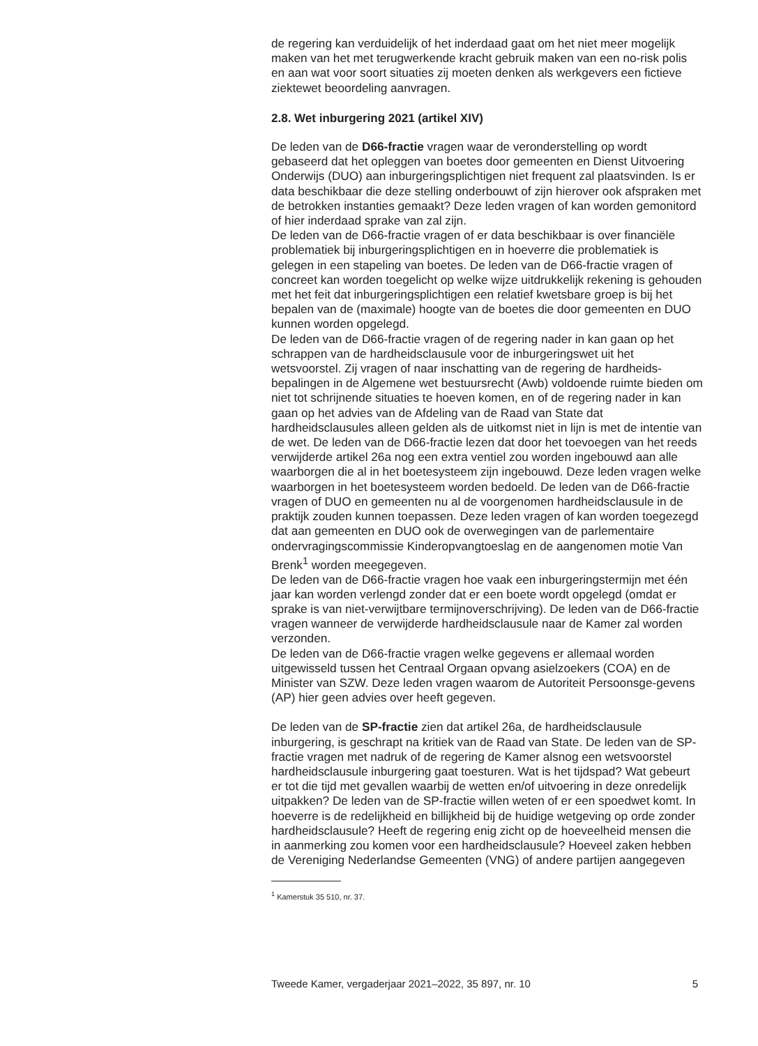de regering kan verduidelijk of het inderdaad gaat om het niet meer mogelijk maken van het met terugwerkende kracht gebruik maken van een no-risk polis en aan wat voor soort situaties zij moeten denken als werkgevers een fictieve ziektewet beoordeling aanvragen.
2.8. Wet inburgering 2021 (artikel XIV)
De leden van de D66-fractie vragen waar de veronderstelling op wordt gebaseerd dat het opleggen van boetes door gemeenten en Dienst Uitvoering Onderwijs (DUO) aan inburgeringsplichtigen niet frequent zal plaatsvinden. Is er data beschikbaar die deze stelling onderbouwt of zijn hierover ook afspraken met de betrokken instanties gemaakt? Deze leden vragen of kan worden gemonitord of hier inderdaad sprake van zal zijn.
De leden van de D66-fractie vragen of er data beschikbaar is over financiële problematiek bij inburgeringsplichtigen en in hoeverre die problematiek is gelegen in een stapeling van boetes. De leden van de D66-fractie vragen of concreet kan worden toegelicht op welke wijze uitdrukkelijk rekening is gehouden met het feit dat inburgeringsplichtigen een relatief kwetsbare groep is bij het bepalen van de (maximale) hoogte van de boetes die door gemeenten en DUO kunnen worden opgelegd.
De leden van de D66-fractie vragen of de regering nader in kan gaan op het schrappen van de hardheidsclausule voor de inburgeringswet uit het wetsvoorstel. Zij vragen of naar inschatting van de regering de hardheids-bepalingen in de Algemene wet bestuursrecht (Awb) voldoende ruimte bieden om niet tot schrijnende situaties te hoeven komen, en of de regering nader in kan gaan op het advies van de Afdeling van de Raad van State dat hardheidsclausules alleen gelden als de uitkomst niet in lijn is met de intentie van de wet. De leden van de D66-fractie lezen dat door het toevoegen van het reeds verwijderde artikel 26a nog een extra ventiel zou worden ingebouwd aan alle waarborgen die al in het boetesysteem zijn ingebouwd. Deze leden vragen welke waarborgen in het boetesysteem worden bedoeld. De leden van de D66-fractie vragen of DUO en gemeenten nu al de voorgenomen hardheidsclausule in de praktijk zouden kunnen toepassen. Deze leden vragen of kan worden toegezegd dat aan gemeenten en DUO ook de overwegingen van de parlementaire ondervragingscommissie Kinderopvangtoeslag en de aangenomen motie Van Brenk<sup>1</sup> worden meegegeven.
De leden van de D66-fractie vragen hoe vaak een inburgeringstermijn met één jaar kan worden verlengd zonder dat er een boete wordt opgelegd (omdat er sprake is van niet-verwijtbare termijnoverschrijving). De leden van de D66-fractie vragen wanneer de verwijderde hardheidsclausule naar de Kamer zal worden verzonden.
De leden van de D66-fractie vragen welke gegevens er allemaal worden uitgewisseld tussen het Centraal Orgaan opvang asielzoekers (COA) en de Minister van SZW. Deze leden vragen waarom de Autoriteit Persoonsge-gevens (AP) hier geen advies over heeft gegeven.
De leden van de SP-fractie zien dat artikel 26a, de hardheidsclausule inburgering, is geschrapt na kritiek van de Raad van State. De leden van de SP-fractie vragen met nadruk of de regering de Kamer alsnog een wetsvoorstel hardheidsclausule inburgering gaat toesturen. Wat is het tijdspad? Wat gebeurt er tot die tijd met gevallen waarbij de wetten en/of uitvoering in deze onredelijk uitpakken? De leden van de SP-fractie willen weten of er een spoedwet komt. In hoeverre is de redelijkheid en billijkheid bij de huidige wetgeving op orde zonder hardheidsclausule? Heeft de regering enig zicht op de hoeveelheid mensen die in aanmerking zou komen voor een hardheidsclausule? Hoeveel zaken hebben de Vereniging Nederlandse Gemeenten (VNG) of andere partijen aangegeven
<sup>1</sup> Kamerstuk 35 510, nr. 37.
Tweede Kamer, vergaderjaar 2021–2022, 35 897, nr. 10 5